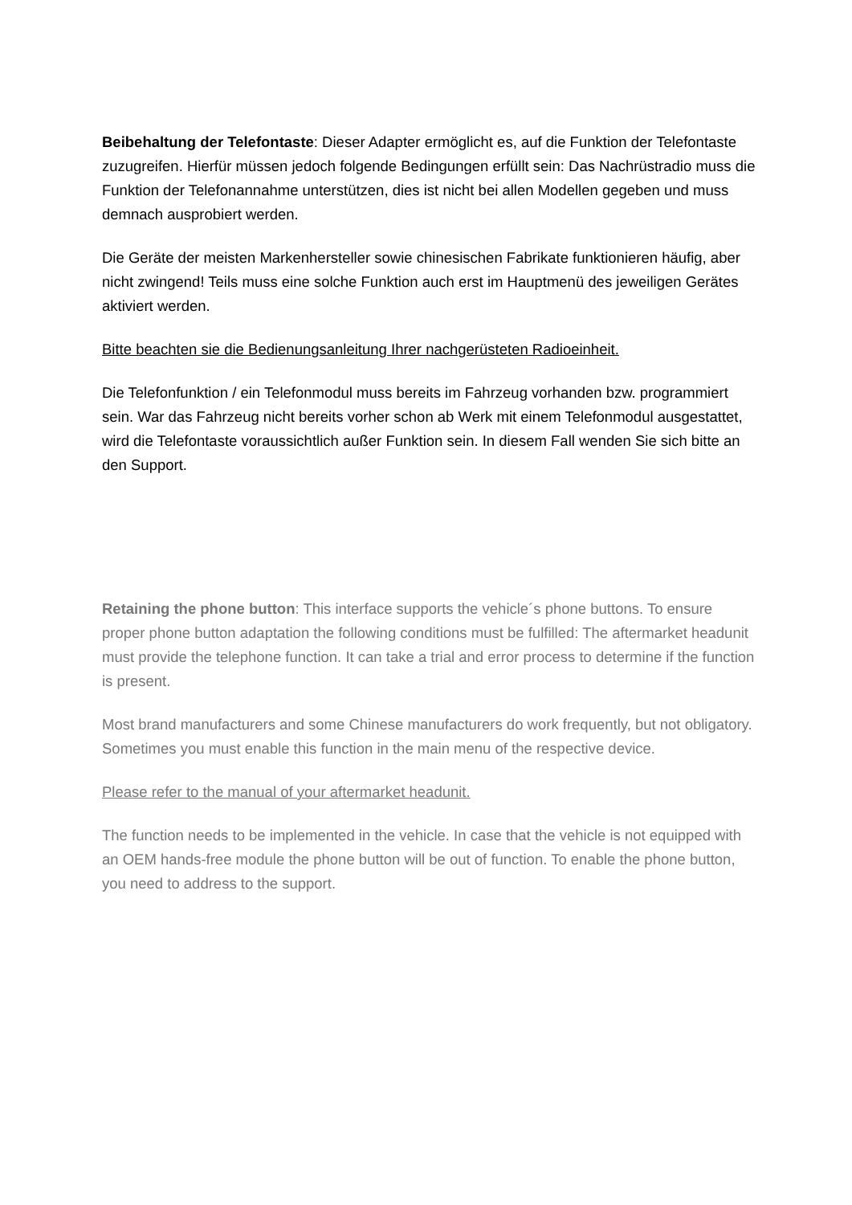Beibehaltung der Telefontaste: Dieser Adapter ermöglicht es, auf die Funktion der Telefontaste zuzugreifen. Hierfür müssen jedoch folgende Bedingungen erfüllt sein: Das Nachrüstradio muss die Funktion der Telefonannahme unterstützen, dies ist nicht bei allen Modellen gegeben und muss demnach ausprobiert werden.
Die Geräte der meisten Markenhersteller sowie chinesischen Fabrikate funktionieren häufig, aber nicht zwingend! Teils muss eine solche Funktion auch erst im Hauptmenü des jeweiligen Gerätes aktiviert werden.
Bitte beachten sie die Bedienungsanleitung Ihrer nachgerüsteten Radioeinheit.
Die Telefonfunktion / ein Telefonmodul muss bereits im Fahrzeug vorhanden bzw. programmiert sein. War das Fahrzeug nicht bereits vorher schon ab Werk mit einem Telefonmodul ausgestattet, wird die Telefontaste voraussichtlich außer Funktion sein. In diesem Fall wenden Sie sich bitte an den Support.
Retaining the phone button: This interface supports the vehicle´s phone buttons. To ensure proper phone button adaptation the following conditions must be fulfilled: The aftermarket headunit must provide the telephone function. It can take a trial and error process to determine if the function is present.
Most brand manufacturers and some Chinese manufacturers do work frequently, but not obligatory. Sometimes you must enable this function in the main menu of the respective device.
Please refer to the manual of your aftermarket headunit.
The function needs to be implemented in the vehicle. In case that the vehicle is not equipped with an OEM hands-free module the phone button will be out of function. To enable the phone button, you need to address to the support.